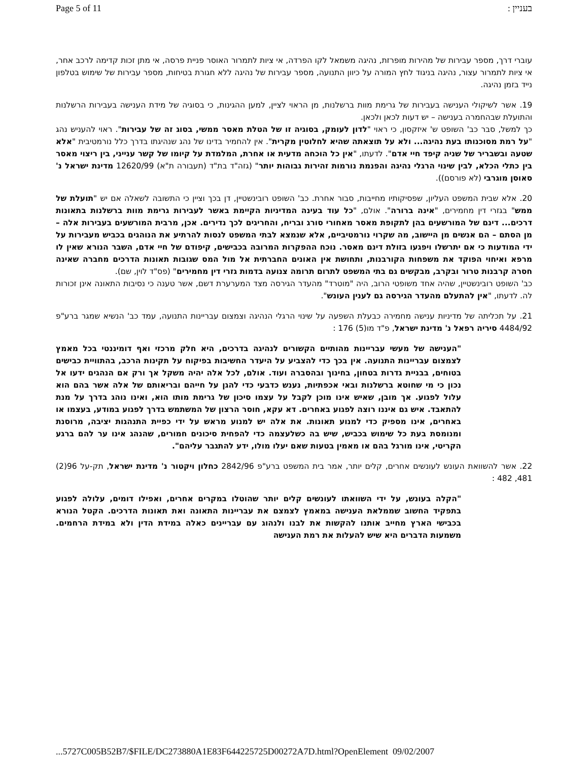Page 5 of 11 בעניין :
עוברי דרך, מספר עבירות של מהירות מופרזת, נהיגה משמאל לקו הפרדה, אי ציות לתמרור האוסר פניית פרסה, אי מתן זכות קדימה לרכב אחר, אי ציות לתמרור עצור, נהיגה בניגוד לחץ המורה על כיוון התנועה, מספר עבירות של נהיגה ללא חגורת בטיחות, מספר עבירות של שימוש בטלפון נייד בזמן נהיגה.
19. אשר לשיקולי הענישה בעבירות של גרימת מוות ברשלנות, מן הראוי לציין, למען ההגינות, כי בסוגיה של מידת הענישה בעבירות הרשלנות והתועלת שבהחמרה בענישה – יש דעות לכאן ולכאן.
כך למשל, סבר כב' השופט ש' איזקסון, כי ראוי "לדון לעומק, בסוגיה זו של הטלת מאסר ממשי, בסוג זה של עבירות". ראוי להעניש נהג "על רמת מסוכנותו בעת נהיגה... ולא על תוצאתה שהיא לחלוטין מקרית". אין להחמיר בדינו של נהג שנהיגתו בדרך כלל נורמטיבית "אלא שטעה ובשבריר של שניה קיפד חיי אדם". לדעתו, "אין כל הוכחה מדעית או אחרת, המלמדת על קיומו של קשר ענייני, בין ריצוי מאסר בין כתלי הכלא, לבין שינוי הרגלי נהיגה והפנמת נורמות זהירות גבוהות יותר" (גזה"ד בת"ד (תעבורה ת"א) 12620/99 מדינת ישראל נ' סאוסן מוגרבי (לא פורסם)).
20. אלא שבית המשפט העליון, שפסיקותיו מחייבות, סבור אחרת. כב' השופט רובינשטיין, דן בכך וציין כי התשובה לשאלה אם יש "תועלת של ממש" בגזרי דין מחמירים, "אינה ברורה". אולם, "כל עוד בעינה המדיניות הקיימת באשר לעבירות גרימת מוות ברשלנות בתאונות דרכים... דינם של המורשעים בהן לתקופת מאסר מאחורי סורג ובריח, והחריגים לכך נדירים. אכן, מרבית המורשעים בעבירות אלה – מן הסתם – הם אנשים מן היישוב, מה שקרוי נורמטיביים, אלא שנמצא לבתי המשפט לנסות להרתיע את הנוהגים בכביש מעבירות על ידי המודעות כי אם יתרשלו ויפגעו בזולת דינם מאסר. נוכח ההפקרות המרובה בכבישים, קיפודם של חיי אדם, השבר הנורא שאין לו מרפא ואיחוי הפוקד את משפחות הקורבנות, ותחושת אין האונים החברתית אל מול המס שגובות תאונות הדרכים מחברה שאינה חסרה קרבנות טרור ובקרב, מבקשים גם בתי המשפט לתרום תרומה צנועה בדמות גזרי דין מחמירים" (פס"ד לוין, שם).
כב' השופט רובינשטיין, שהיה אחד משופטי הרוב, היה "מוטרד" מהעדר הגירסה מצד המערערת דשם, אשר טענה כי נסיבות התאונה אינן זכורות לה. לדעתו, "אין להתעלם מהעדר הגירסה גם לענין העונש".
21. על תכליתה של מדיניות ענישה מחמירה כבעלת השפעה על שינוי הרגלי הנהיגה וצמצום עבריינות התנועה, עמד כב' הנשיא שמגר ברע"פ 4484/92 סיריה רפאל נ' מדינת ישראל, פ"ד מו(5) 176 :
"הענישה של מעשי עבריינות מהותיים הקשורים לנהיגה בדרכים, היא חלק מרכזי ואף דומיננטי בכל מאמץ לצמצום עבריינות התנועה. אין בכך כדי להצביע על היעדר החשיבות בפיקוח על תקינות הרכב, בהתוויית כבישים בטוחים, בבניית גדרות בטחון, בחינוך ובהסברה ועוד. אולם, לכל אלה יהיה משקל אך ורק אם הנהגים ידעו אל נכון כי מי שחוטא ברשלנות ובאי אכפתיות, נענש כדבעי כדי להגן על חייהם ובריאותם של אלה אשר בהם הוא עלול לפגוע. אך מובן, שאיש אינו מוכן לקבל על עצמו סיכון של גרימת מותו הוא, ואינו נוהג בדרך על מנת להתאבד. איש גם איננו רוצה לפגוע באחרים. דא עקא, חוסר הרצון של המשתמש בדרך לפגוע במודע, בעצמו או באחרים, אינו מספיק כדי למנוע תאונות. את אלה יש למנוע מראש על ידי כפיית התנהגות יציבה, מרוסנת ומנומסת בעת כל שימוש בכביש, שיש בה כשלעצמה כדי להפחית סיכונים חמורים, שהנהג אינו ער להם ברגע הקריטי, אינו מורגל בהם או מאמין בטעות שאם יעלו מולו, ידע להתגבר עליהם".
22. אשר להשוואת העונש לעונשים אחרים, קלים יותר, אמר בית המשפט ברע"פ 2842/96 כחלון ויקטור נ' מדינת ישראל, תק-על 96(2) 481, 482 :
"הקלה בעונש, על ידי השוואתו לעונשים קלים יותר שהוטלו במקרים אחרים, ואפילו דומים, עלולה לפגוע בתפקיד החשוב שממלאת הענישה במאמץ לצמצם את עבריינות התאונה ואת תאונות הדרכים. הקטל הנורא בכבישי הארץ מחייב אותנו להקשות את לבנו ולנהוג עם עבריינים כאלה במידת הדין ולא במידת הרחמים. משמעות הדברים היא שיש להעלות את רמת הענישה
...5727C005B52B7/$FILE/DC273880A1E83F644225725D00272A7D.html?OpenElement 09/02/2007